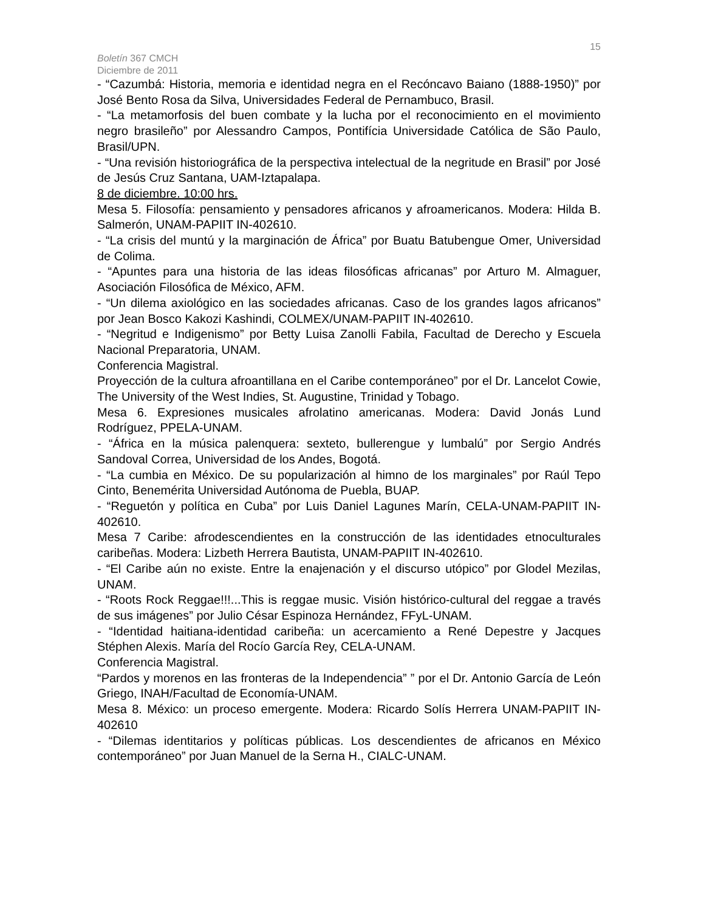15
Boletín 367 CMCH
Diciembre de 2011
- “Cazumbá: Historia, memoria e identidad negra en el Recóncavo Baiano (1888-1950)” por José Bento Rosa da Silva, Universidades Federal de Pernambuco, Brasil.
- “La metamorfosis del buen combate y la lucha por el reconocimiento en el movimiento negro brasileño” por Alessandro Campos, Pontifícia Universidade Católica de São Paulo, Brasil/UPN.
- “Una revisión historiográfica de la perspectiva intelectual de la negritude en Brasil” por José de Jesús Cruz Santana, UAM-Iztapalapa.
8 de diciembre. 10:00 hrs.
Mesa 5. Filosofía: pensamiento y pensadores africanos y afroamericanos. Modera: Hilda B. Salmerón, UNAM-PAPIIT IN-402610.
- “La crisis del muntú y la marginación de África” por Buatu Batubengue Omer, Universidad de Colima.
- “Apuntes para una historia de las ideas filosóficas africanas” por Arturo M. Almaguer, Asociación Filosófica de México, AFM.
- “Un dilema axiológico en las sociedades africanas. Caso de los grandes lagos africanos” por Jean Bosco Kakozi Kashindi, COLMEX/UNAM-PAPIIT IN-402610.
- “Negritud e Indigenismo” por Betty Luisa Zanolli Fabila, Facultad de Derecho y Escuela Nacional Preparatoria, UNAM.
Conferencia Magistral.
Proyección de la cultura afroantillana en el Caribe contemporáneo” por el Dr. Lancelot Cowie, The University of the West Indies, St. Augustine, Trinidad y Tobago.
Mesa 6. Expresiones musicales afrolatino americanas. Modera: David Jonás Lund Rodríguez, PPELA-UNAM.
- “África en la música palenquera: sexteto, bullerengue y lumbalú” por Sergio Andrés Sandoval Correa, Universidad de los Andes, Bogotá.
- “La cumbia en México. De su popularización al himno de los marginales” por Raúl Tepo Cinto, Benemérita Universidad Autónoma de Puebla, BUAP.
- “Reguetón y política en Cuba” por Luis Daniel Lagunes Marín, CELA-UNAM-PAPIIT IN-402610.
Mesa 7 Caribe: afrodescendientes en la construcción de las identidades etnoculturales caribeñas. Modera: Lizbeth Herrera Bautista, UNAM-PAPIIT IN-402610.
- “El Caribe aún no existe. Entre la enajenación y el discurso utópico” por Glodel Mezilas, UNAM.
- “Roots Rock Reggae!!!...This is reggae music. Visión histórico-cultural del reggae a través de sus imágenes” por Julio César Espinoza Hernández, FFyL-UNAM.
- “Identidad haitiana-identidad caribeña: un acercamiento a René Depestre y Jacques Stéphen Alexis. María del Rocío García Rey, CELA-UNAM.
Conferencia Magistral.
“Pardos y morenos en las fronteras de la Independencia” ” por el Dr. Antonio García de León Griego, INAH/Facultad de Economía-UNAM.
Mesa 8. México: un proceso emergente. Modera: Ricardo Solís Herrera UNAM-PAPIIT IN-402610
- “Dilemas identitarios y políticas públicas. Los descendientes de africanos en México contemporáneo” por Juan Manuel de la Serna H., CIALC-UNAM.